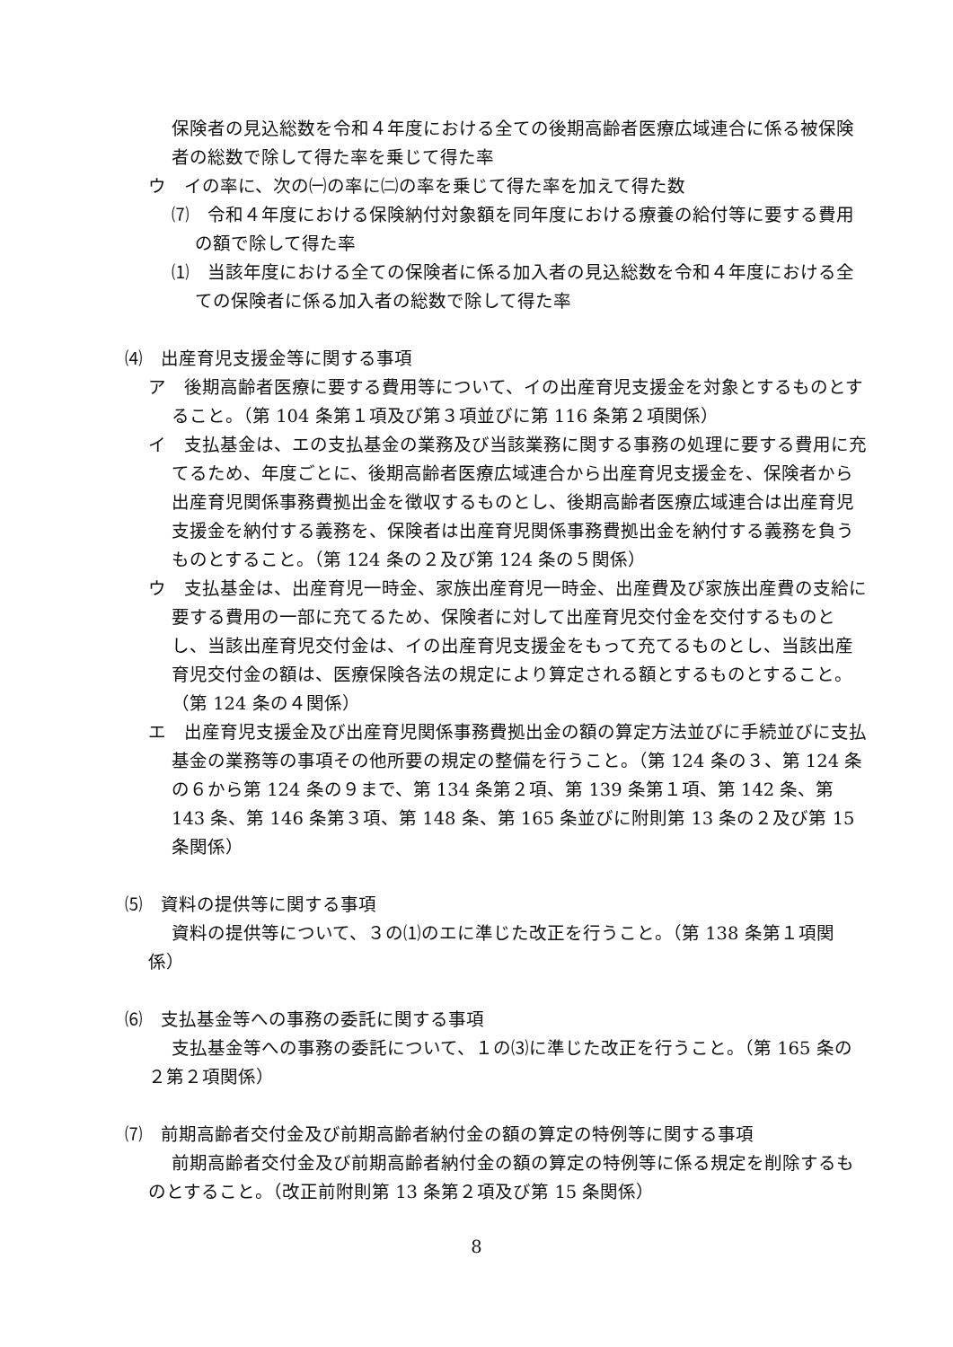保険者の見込総数を令和４年度における全ての後期高齢者医療広域連合に係る被保険者の総数で除して得た率を乗じて得た率
ウ　イの率に、次の㈠の率に㈡の率を乗じて得た率を加えて得た数
⑺　令和４年度における保険納付対象額を同年度における療養の給付等に要する費用の額で除して得た率
⑴　当該年度における全ての保険者に係る加入者の見込総数を令和４年度における全ての保険者に係る加入者の総数で除して得た率
⑷　出産育児支援金等に関する事項
ア　後期高齢者医療に要する費用等について、イの出産育児支援金を対象とするものとすること。（第 104 条第１項及び第３項並びに第 116 条第２項関係）
イ　支払基金は、エの支払基金の業務及び当該業務に関する事務の処理に要する費用に充てるため、年度ごとに、後期高齢者医療広域連合から出産育児支援金を、保険者から出産育児関係事務費拠出金を徴収するものとし、後期高齢者医療広域連合は出産育児支援金を納付する義務を、保険者は出産育児関係事務費拠出金を納付する義務を負うものとすること。（第 124 条の２及び第 124 条の５関係）
ウ　支払基金は、出産育児一時金、家族出産育児一時金、出産費及び家族出産費の支給に要する費用の一部に充てるため、保険者に対して出産育児交付金を交付するものとし、当該出産育児交付金は、イの出産育児支援金をもって充てるものとし、当該出産育児交付金の額は、医療保険各法の規定により算定される額とするものとすること。（第 124 条の４関係）
エ　出産育児支援金及び出産育児関係事務費拠出金の額の算定方法並びに手続並びに支払基金の業務等の事項その他所要の規定の整備を行うこと。（第 124 条の３、第 124 条の６から第 124 条の９まで、第 134 条第２項、第 139 条第１項、第 142 条、第 143 条、第 146 条第３項、第 148 条、第 165 条並びに附則第 13 条の２及び第 15 条関係）
⑸　資料の提供等に関する事項
資料の提供等について、３の⑴のエに準じた改正を行うこと。（第 138 条第１項関係）
⑹　支払基金等への事務の委託に関する事項
支払基金等への事務の委託について、１の⑶に準じた改正を行うこと。（第 165 条の２第２項関係）
⑺　前期高齢者交付金及び前期高齢者納付金の額の算定の特例等に関する事項
前期高齢者交付金及び前期高齢者納付金の額の算定の特例等に係る規定を削除するものとすること。（改正前附則第 13 条第２項及び第 15 条関係）
8